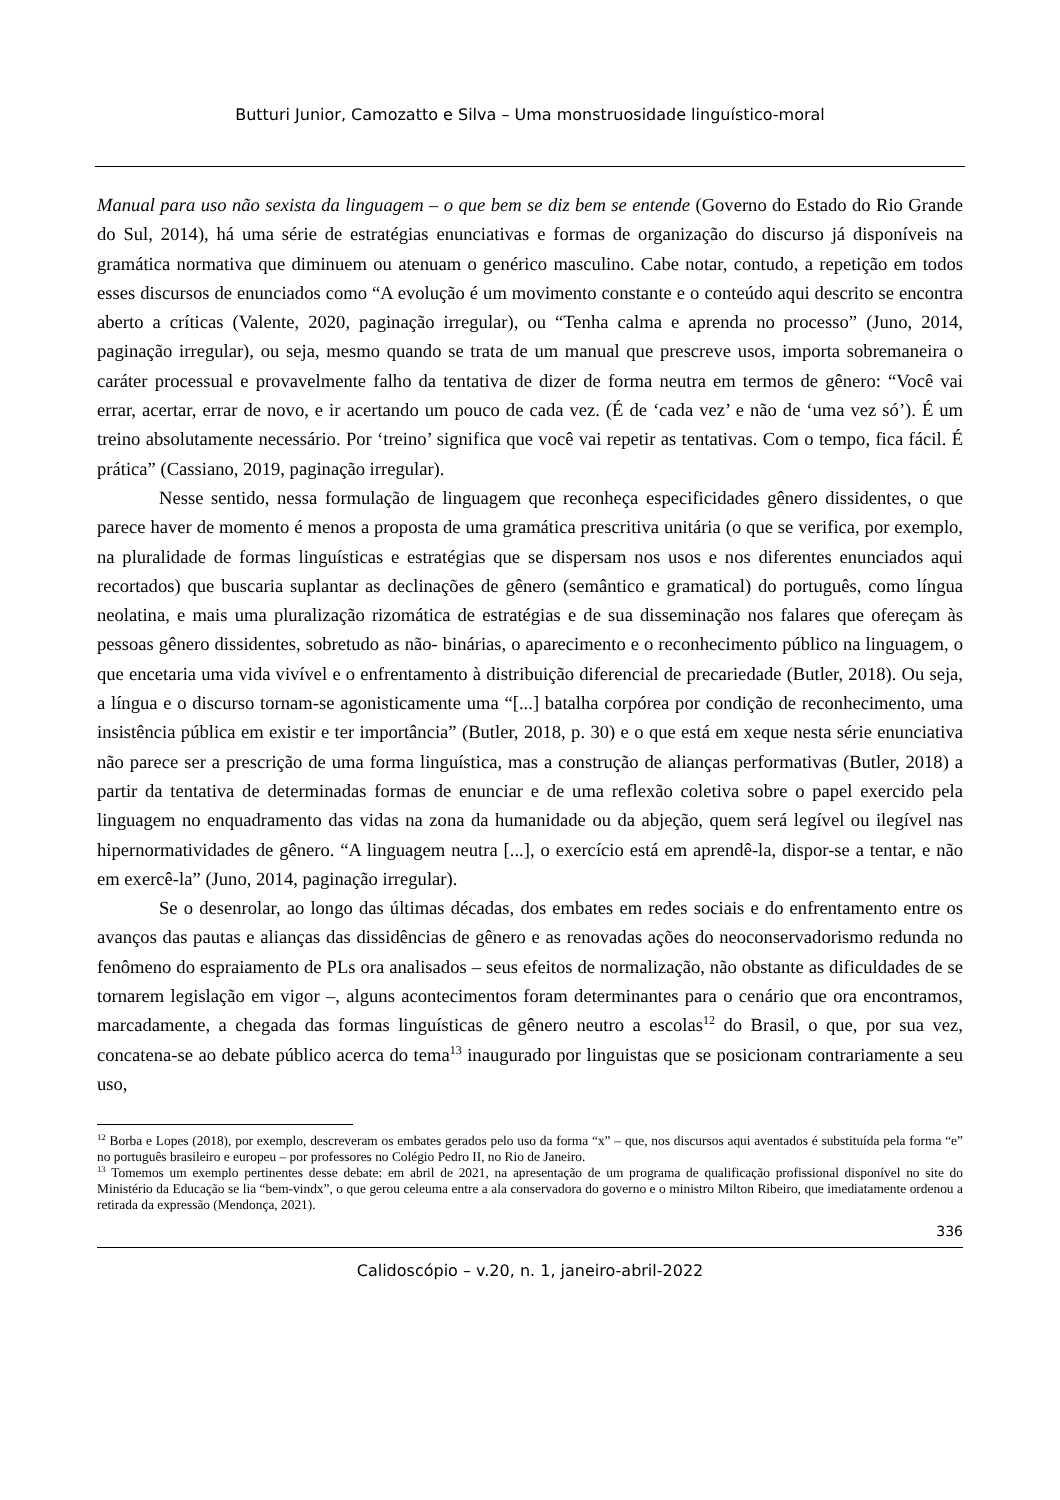Butturi Junior, Camozatto e Silva – Uma monstruosidade linguístico-moral
Manual para uso não sexista da linguagem – o que bem se diz bem se entende (Governo do Estado do Rio Grande do Sul, 2014), há uma série de estratégias enunciativas e formas de organização do discurso já disponíveis na gramática normativa que diminuem ou atenuam o genérico masculino. Cabe notar, contudo, a repetição em todos esses discursos de enunciados como “A evolução é um movimento constante e o conteúdo aqui descrito se encontra aberto a críticas (Valente, 2020, paginação irregular), ou “Tenha calma e aprenda no processo” (Juno, 2014, paginação irregular), ou seja, mesmo quando se trata de um manual que prescreve usos, importa sobremaneira o caráter processual e provavelmente falho da tentativa de dizer de forma neutra em termos de gênero: “Você vai errar, acertar, errar de novo, e ir acertando um pouco de cada vez. (É de ‘cada vez’ e não de ‘uma vez só’). É um treino absolutamente necessário. Por ‘treino’ significa que você vai repetir as tentativas. Com o tempo, fica fácil. É prática” (Cassiano, 2019, paginação irregular).
Nesse sentido, nessa formulação de linguagem que reconheça especificidades gênero dissidentes, o que parece haver de momento é menos a proposta de uma gramática prescritiva unitária (o que se verifica, por exemplo, na pluralidade de formas linguísticas e estratégias que se dispersam nos usos e nos diferentes enunciados aqui recortados) que buscaria suplantar as declinações de gênero (semântico e gramatical) do português, como língua neolatina, e mais uma pluralização rizomática de estratégias e de sua disseminação nos falares que ofereçam às pessoas gênero dissidentes, sobretudo as não- binárias, o aparecimento e o reconhecimento público na linguagem, o que encetaria uma vida vivível e o enfrentamento à distribuição diferencial de precariedade (Butler, 2018). Ou seja, a língua e o discurso tornam-se agonisticamente uma “[...] batalha corpórea por condição de reconhecimento, uma insistência pública em existir e ter importância” (Butler, 2018, p. 30) e o que está em xeque nesta série enunciativa não parece ser a prescrição de uma forma linguística, mas a construção de alianças performativas (Butler, 2018) a partir da tentativa de determinadas formas de enunciar e de uma reflexão coletiva sobre o papel exercido pela linguagem no enquadramento das vidas na zona da humanidade ou da abjeção, quem será legível ou ilegível nas hipernormatividades de gênero. “A linguagem neutra [...], o exercício está em aprendê-la, dispor-se a tentar, e não em exercê-la” (Juno, 2014, paginação irregular).
Se o desenrolar, ao longo das últimas décadas, dos embates em redes sociais e do enfrentamento entre os avanços das pautas e alianças das dissidências de gênero e as renovadas ações do neoconservadorismo redunda no fenômeno do espraiamento de PLs ora analisados – seus efeitos de normalização, não obstante as dificuldades de se tornarem legislação em vigor –, alguns acontecimentos foram determinantes para o cenário que ora encontramos, marcadamente, a chegada das formas linguísticas de gênero neutro a escolas<sup>12</sup> do Brasil, o que, por sua vez, concatena-se ao debate público acerca do tema<sup>13</sup> inaugurado por linguistas que se posicionam contrariamente a seu uso,
<sup>12</sup> Borba e Lopes (2018), por exemplo, descreveram os embates gerados pelo uso da forma “x” – que, nos discursos aqui aventados é substituída pela forma “e” no português brasileiro e europeu – por professores no Colégio Pedro II, no Rio de Janeiro.
<sup>13</sup> Tomemos um exemplo pertinentes desse debate: em abril de 2021, na apresentação de um programa de qualificação profissional disponível no site do Ministério da Educação se lia “bem-vindx”, o que gerou celeuma entre a ala conservadora do governo e o ministro Milton Ribeiro, que imediatamente ordenou a retirada da expressão (Mendonça, 2021).
336
Calidoscópio – v.20, n. 1, janeiro-abril-2022